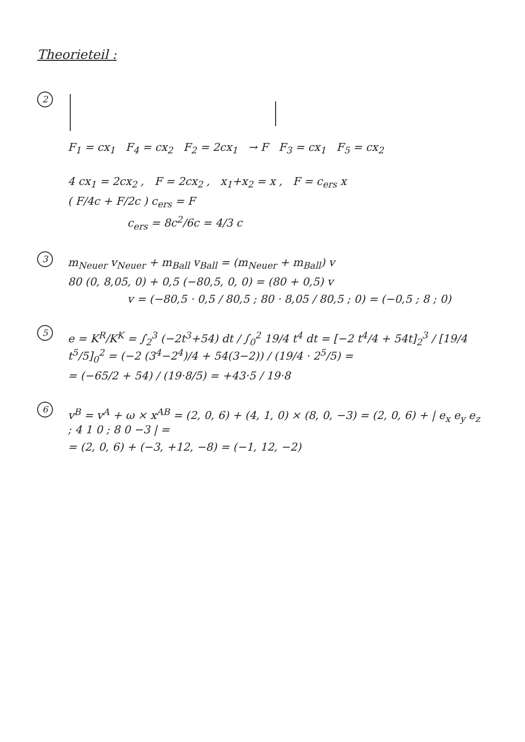Theorieteil :
2
F<sub>1</sub> = cx<sub>1</sub> F<sub>4</sub> = cx<sub>2</sub> F<sub>2</sub> = 2cx<sub>1</sub> → F F<sub>3</sub> = cx<sub>1</sub> F<sub>5</sub> = cx<sub>2</sub>
4 cx<sub>1</sub> = 2cx<sub>2</sub> , F = 2cx<sub>2</sub> , x<sub>1</sub>+x<sub>2</sub> = x , F = c<sub>ers</sub> x
( F/4c + F/2c ) c<sub>ers</sub> = F
c<sub>ers</sub> = 8c<sup>2</sup>/6c = 4/3 c
3
m<sub>Neuer</sub> v<sub>Neuer</sub> + m<sub>Ball</sub> v<sub>Ball</sub> = (m<sub>Neuer</sub> + m<sub>Ball</sub>) v
80 (0, 8,05, 0) + 0,5 (−80,5, 0, 0) = (80 + 0,5) v
v = (−80,5 · 0,5 / 80,5 ; 80 · 8,05 / 80,5 ; 0) = (−0,5 ; 8 ; 0)
5
e = K<sup>R</sup>/K<sup>K</sup> = ∫<sub>2</sub><sup>3</sup> (−2t<sup>3</sup>+54) dt / ∫<sub>0</sub><sup>2</sup> 19/4 t<sup>4</sup> dt = [−2 t<sup>4</sup>/4 + 54t]<sub>2</sub><sup>3</sup> / [19/4 t<sup>5</sup>/5]<sub>0</sub><sup>2</sup> = (−2 (3<sup>4</sup>−2<sup>4</sup>)/4 + 54(3−2)) / (19/4 · 2<sup>5</sup>/5) =
= (−65/2 + 54) / (19·8/5) = +43·5 / 19·8
6
v<sup>B</sup> = v<sup>A</sup> + ω × x<sup>AB</sup> = (2, 0, 6) + (4, 1, 0) × (8, 0, −3) = (2, 0, 6) + | e<sub>x</sub> e<sub>y</sub> e<sub>z</sub> ; 4 1 0 ; 8 0 −3 | =
= (2, 0, 6) + (−3, +12, −8) = (−1, 12, −2)